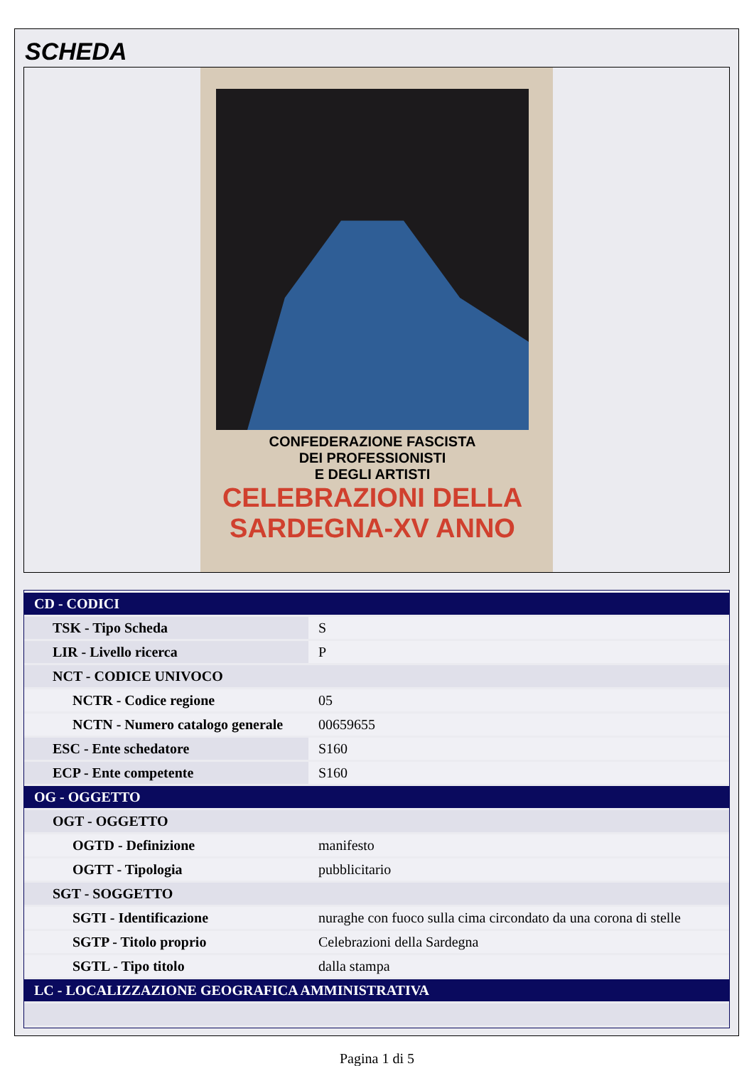SCHEDA
CONFEDERAZIONE FASCISTA
DEI PROFESSIONISTI
E DEGLI ARTISTI
CELEBRAZIONI DELLA
SARDEGNA-XV ANNO
| CD - CODICI | |
| TSK - Tipo Scheda | S |
| LIR - Livello ricerca | P |
| NCT - CODICE UNIVOCO | |
| NCTR - Codice regione | 05 |
| NCTN - Numero catalogo generale | 00659655 |
| ESC - Ente schedatore | S160 |
| ECP - Ente competente | S160 |
| OG - OGGETTO | |
| OGT - OGGETTO | |
| OGTD - Definizione | manifesto |
| OGTT - Tipologia | pubblicitario |
| SGT - SOGGETTO | |
| SGTI - Identificazione | nuraghe con fuoco sulla cima circondato da una corona di stelle |
| SGTP - Titolo proprio | Celebrazioni della Sardegna |
| SGTL - Tipo titolo | dalla stampa |
| LC - LOCALIZZAZIONE GEOGRAFICA AMMINISTRATIVA | |
Pagina 1 di 5